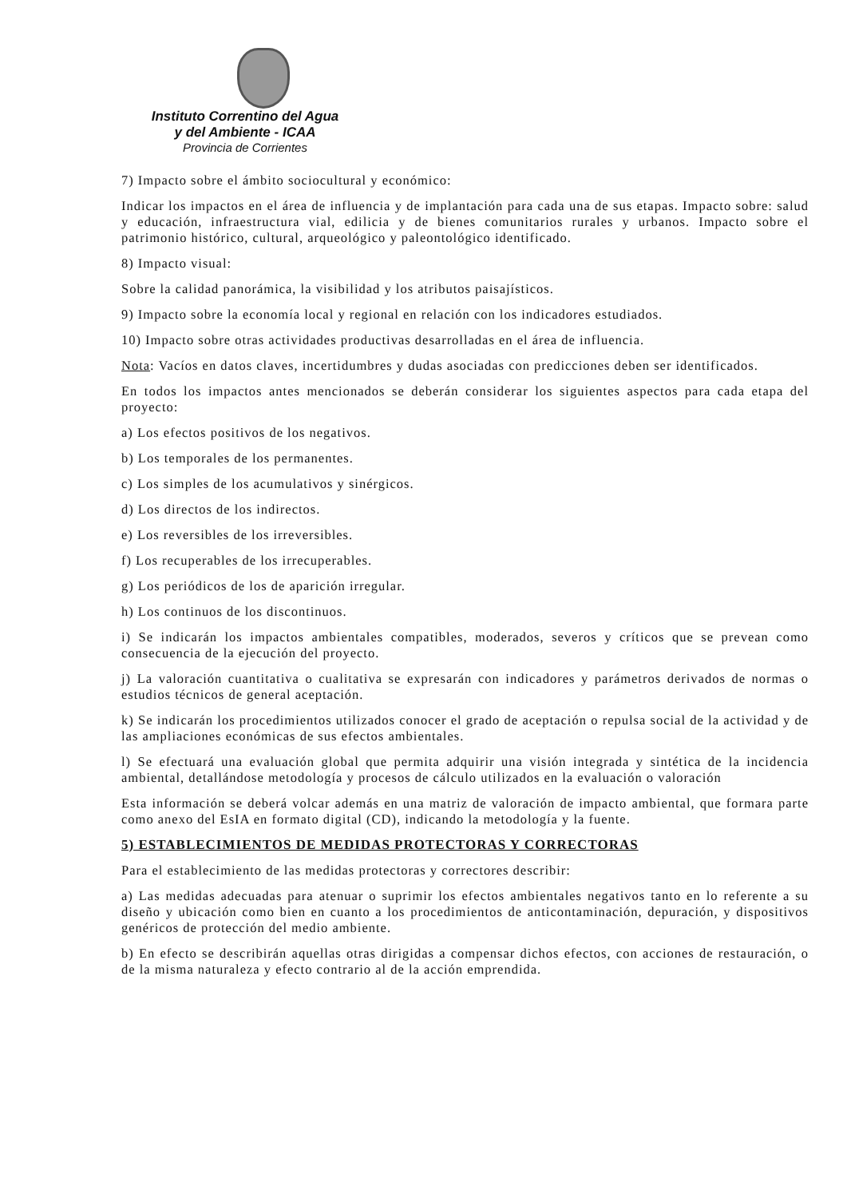Instituto Correntino del Agua
y del Ambiente - ICAA
Provincia de Corrientes
7) Impacto sobre el ámbito sociocultural y económico:
Indicar los impactos en el área de influencia y de implantación para cada una de sus etapas. Impacto sobre: salud y educación, infraestructura vial, edilicia y de bienes comunitarios rurales y urbanos. Impacto sobre el patrimonio histórico, cultural, arqueológico y paleontológico identificado.
8) Impacto visual:
Sobre la calidad panorámica, la visibilidad y los atributos paisajísticos.
9) Impacto sobre la economía local y regional en relación con los indicadores estudiados.
10) Impacto sobre otras actividades productivas desarrolladas en el área de influencia.
Nota: Vacíos en datos claves, incertidumbres y dudas asociadas con predicciones deben ser identificados.
En todos los impactos antes mencionados se deberán considerar los siguientes aspectos para cada etapa del proyecto:
a) Los efectos positivos de los negativos.
b) Los temporales de los permanentes.
c) Los simples de los acumulativos y sinérgicos.
d) Los directos de los indirectos.
e) Los reversibles de los irreversibles.
f) Los recuperables de los irrecuperables.
g) Los periódicos de los de aparición irregular.
h) Los continuos de los discontinuos.
i) Se indicarán los impactos ambientales compatibles, moderados, severos y críticos que se prevean como consecuencia de la ejecución del proyecto.
j) La valoración cuantitativa o cualitativa se expresarán con indicadores y parámetros derivados de normas o estudios técnicos de general aceptación.
k) Se indicarán los procedimientos utilizados conocer el grado de aceptación o repulsa social de la actividad y de las ampliaciones económicas de sus efectos ambientales.
l) Se efectuará una evaluación global que permita adquirir una visión integrada y sintética de la incidencia ambiental, detallándose metodología y procesos de cálculo utilizados en la evaluación o valoración
Esta información se deberá volcar además en una matriz de valoración de impacto ambiental, que formara parte como anexo del EsIA en formato digital (CD), indicando la metodología y la fuente.
5) ESTABLECIMIENTOS DE MEDIDAS PROTECTORAS Y CORRECTORAS
Para el establecimiento de las medidas protectoras y correctores describir:
a) Las medidas adecuadas para atenuar o suprimir los efectos ambientales negativos tanto en lo referente a su diseño y ubicación como bien en cuanto a los procedimientos de anticontaminación, depuración, y dispositivos genéricos de protección del medio ambiente.
b) En efecto se describirán aquellas otras dirigidas a compensar dichos efectos, con acciones de restauración, o de la misma naturaleza y efecto contrario al de la acción emprendida.